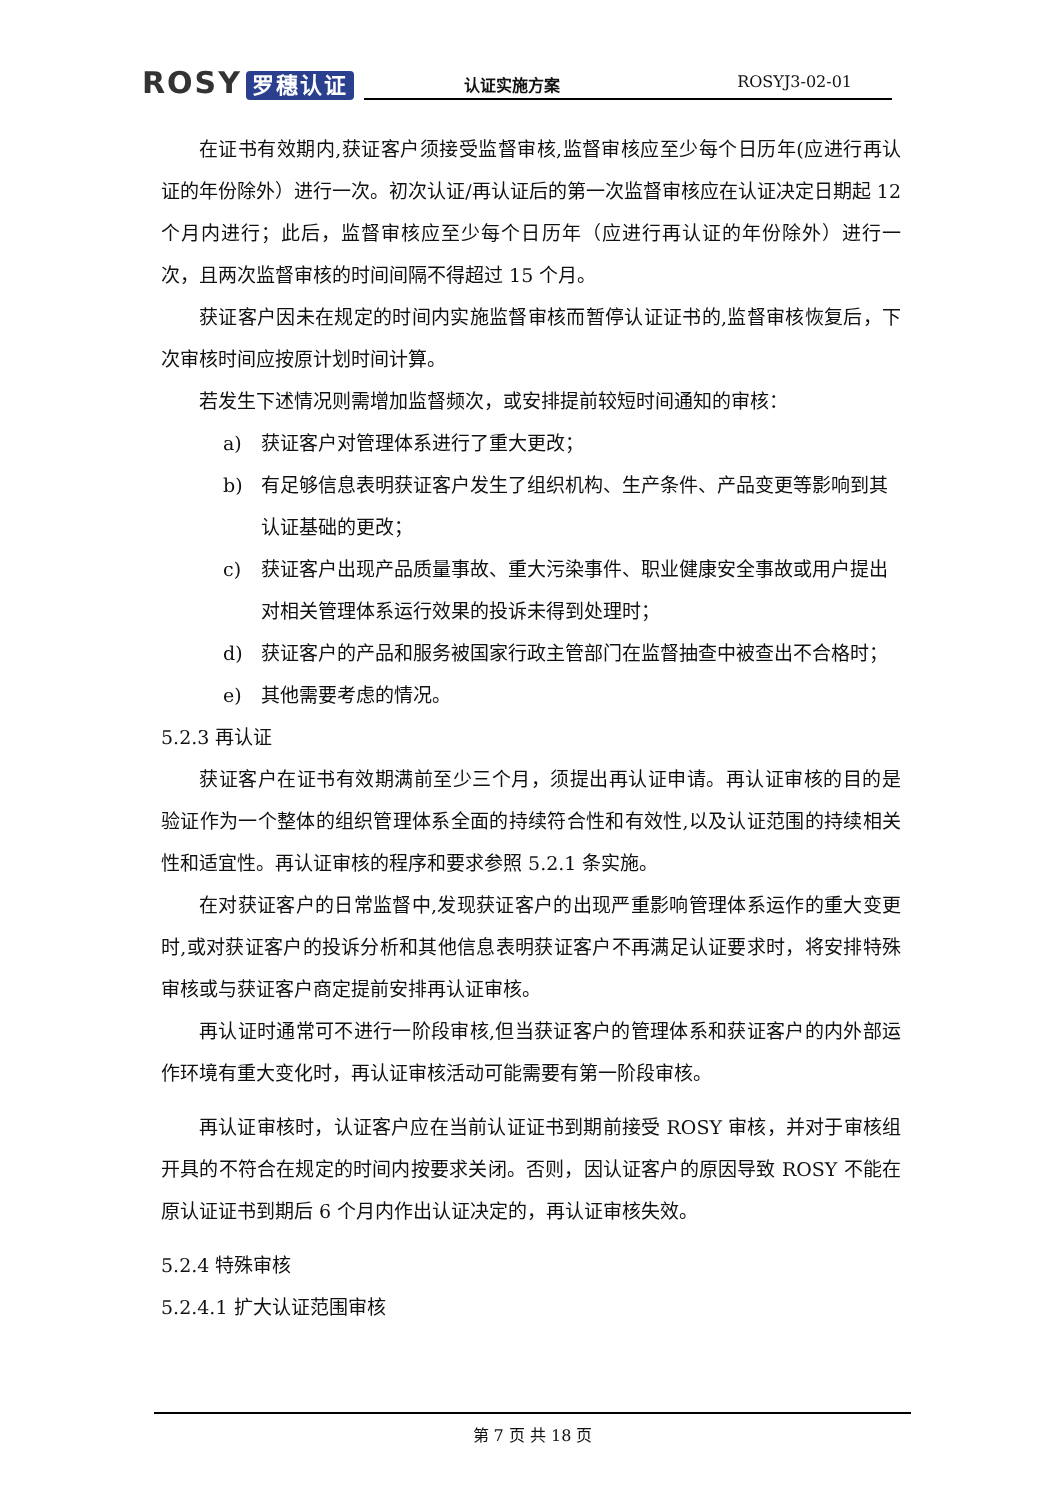ROSY 罗穗认证
认证实施方案 ROSYJ3-02-01
在证书有效期内,获证客户须接受监督审核,监督审核应至少每个日历年(应进行再认证的年份除外）进行一次。初次认证/再认证后的第一次监督审核应在认证决定日期起 12 个月内进行；此后，监督审核应至少每个日历年（应进行再认证的年份除外）进行一次，且两次监督审核的时间间隔不得超过 15 个月。
获证客户因未在规定的时间内实施监督审核而暂停认证证书的,监督审核恢复后，下次审核时间应按原计划时间计算。
若发生下述情况则需增加监督频次，或安排提前较短时间通知的审核：
a) 获证客户对管理体系进行了重大更改；
b) 有足够信息表明获证客户发生了组织机构、生产条件、产品变更等影响到其认证基础的更改；
c) 获证客户出现产品质量事故、重大污染事件、职业健康安全事故或用户提出对相关管理体系运行效果的投诉未得到处理时；
d) 获证客户的产品和服务被国家行政主管部门在监督抽查中被查出不合格时；
e) 其他需要考虑的情况。
5.2.3 再认证
获证客户在证书有效期满前至少三个月，须提出再认证申请。再认证审核的目的是验证作为一个整体的组织管理体系全面的持续符合性和有效性,以及认证范围的持续相关性和适宜性。再认证审核的程序和要求参照 5.2.1 条实施。
在对获证客户的日常监督中,发现获证客户的出现严重影响管理体系运作的重大变更时,或对获证客户的投诉分析和其他信息表明获证客户不再满足认证要求时，将安排特殊审核或与获证客户商定提前安排再认证审核。
再认证时通常可不进行一阶段审核,但当获证客户的管理体系和获证客户的内外部运作环境有重大变化时，再认证审核活动可能需要有第一阶段审核。
再认证审核时，认证客户应在当前认证证书到期前接受 ROSY 审核，并对于审核组开具的不符合在规定的时间内按要求关闭。否则，因认证客户的原因导致 ROSY 不能在原认证证书到期后 6 个月内作出认证决定的，再认证审核失效。
5.2.4 特殊审核
5.2.4.1 扩大认证范围审核
第 7 页 共 18 页